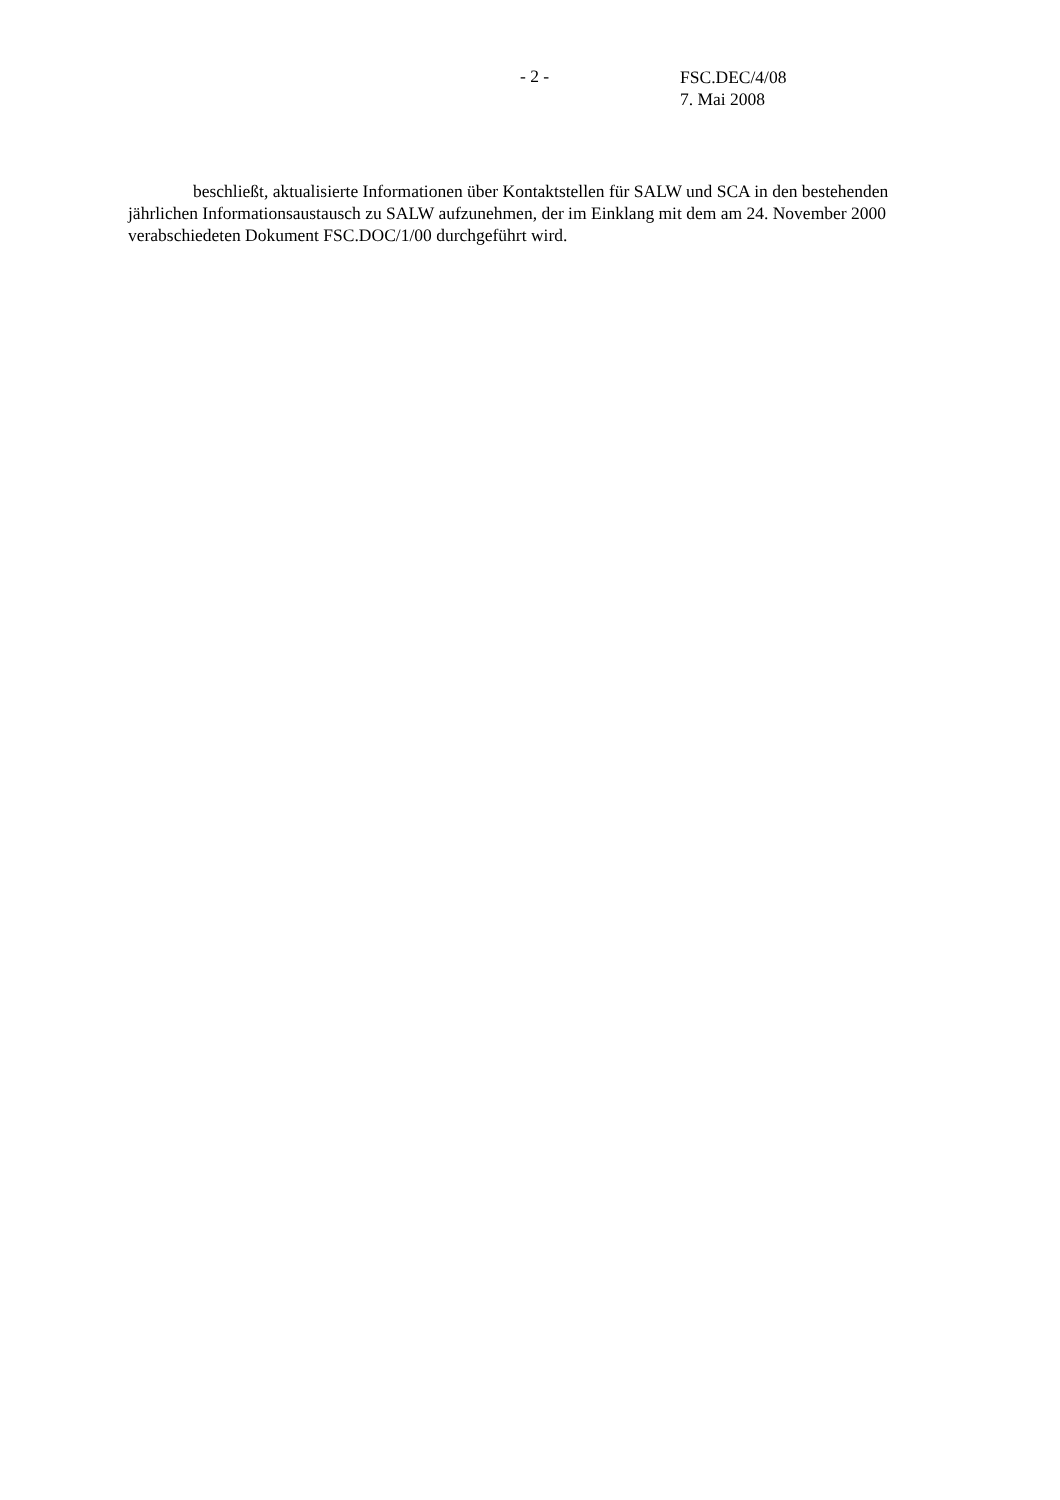- 2 -
FSC.DEC/4/08
7. Mai 2008
beschließt, aktualisierte Informationen über Kontaktstellen für SALW und SCA in den bestehenden jährlichen Informationsaustausch zu SALW aufzunehmen, der im Einklang mit dem am 24. November 2000 verabschiedeten Dokument FSC.DOC/1/00 durchgeführt wird.